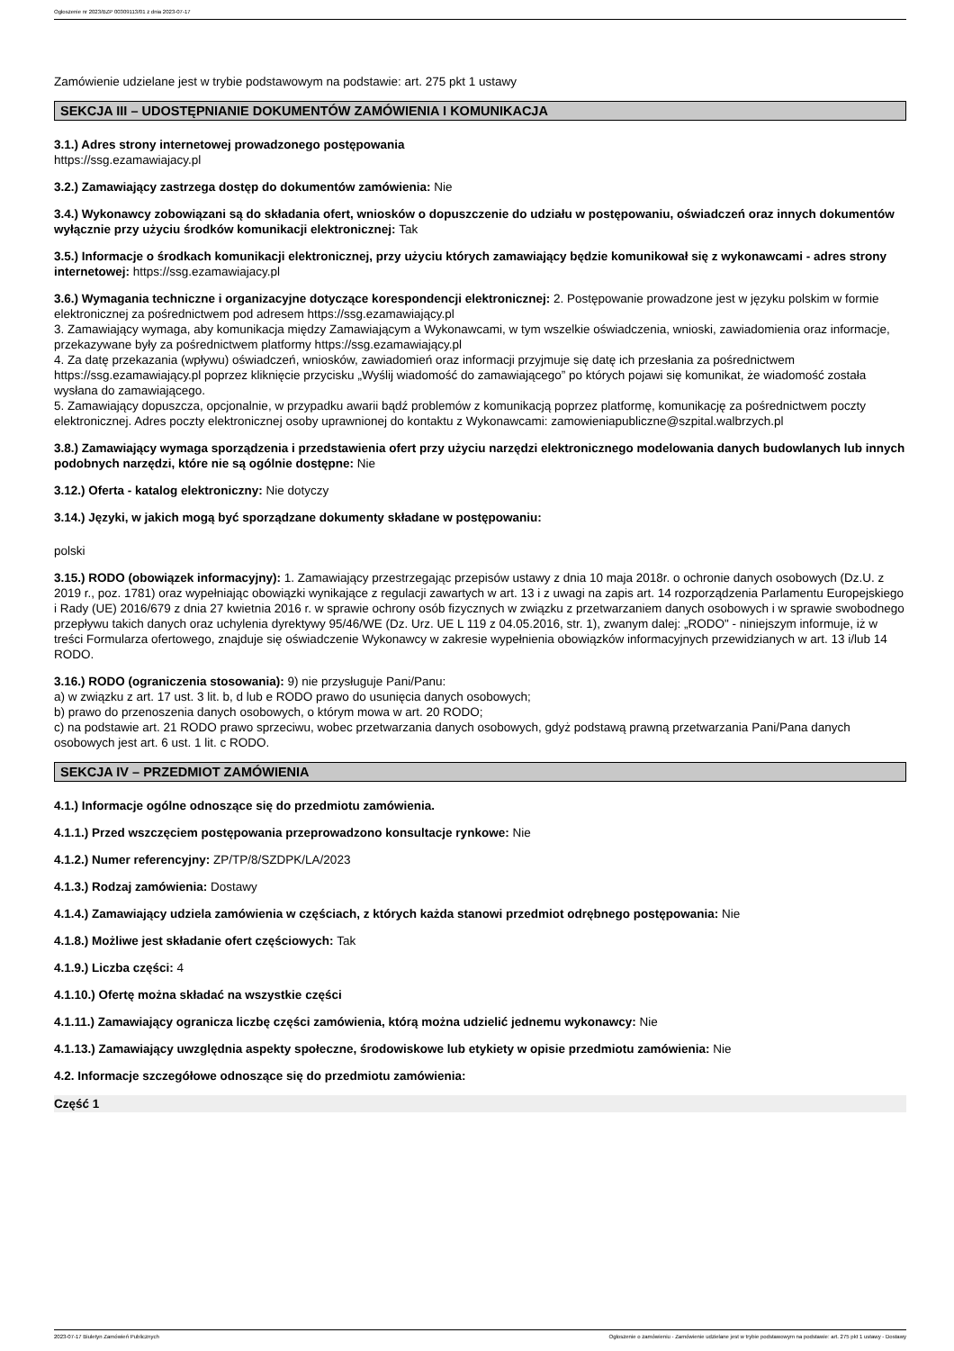Ogłoszenie nr 2023/BZP 00309113/01 z dnia 2023-07-17
Zamówienie udzielane jest w trybie podstawowym na podstawie: art. 275 pkt 1 ustawy
SEKCJA III – UDOSTĘPNIANIE DOKUMENTÓW ZAMÓWIENIA I KOMUNIKACJA
3.1.) Adres strony internetowej prowadzonego postępowania
https://ssg.ezamawiajacy.pl
3.2.) Zamawiający zastrzega dostęp do dokumentów zamówienia: Nie
3.4.) Wykonawcy zobowiązani są do składania ofert, wniosków o dopuszczenie do udziału w postępowaniu, oświadczeń oraz innych dokumentów wyłącznie przy użyciu środków komunikacji elektronicznej: Tak
3.5.) Informacje o środkach komunikacji elektronicznej, przy użyciu których zamawiający będzie komunikował się z wykonawcami - adres strony internetowej: https://ssg.ezamawiajacy.pl
3.6.) Wymagania techniczne i organizacyjne dotyczące korespondencji elektronicznej: 2. Postępowanie prowadzone jest w języku polskim w formie elektronicznej za pośrednictwem pod adresem https://ssg.ezamawiający.pl
3. Zamawiający wymaga, aby komunikacja między Zamawiającym a Wykonawcami, w tym wszelkie oświadczenia, wnioski, zawiadomienia oraz informacje, przekazywane były za pośrednictwem platformy https://ssg.ezamawiający.pl
4. Za datę przekazania (wpływu) oświadczeń, wniosków, zawiadomień oraz informacji przyjmuje się datę ich przesłania za pośrednictwem https://ssg.ezamawiający.pl poprzez kliknięcie przycisku „Wyślij wiadomość do zamawiającego” po których pojawi się komunikat, że wiadomość została wysłana do zamawiającego.
5. Zamawiający dopuszcza, opcjonalnie, w przypadku awarii bądź problemów z komunikacją poprzez platformę, komunikację za pośrednictwem poczty elektronicznej. Adres poczty elektronicznej osoby uprawnionej do kontaktu z Wykonawcami: zamowieniapubliczne@szpital.walbrzych.pl
3.8.) Zamawiający wymaga sporządzenia i przedstawienia ofert przy użyciu narzędzi elektronicznego modelowania danych budowlanych lub innych podobnych narzędzi, które nie są ogólnie dostępne: Nie
3.12.) Oferta - katalog elektroniczny: Nie dotyczy
3.14.) Języki, w jakich mogą być sporządzane dokumenty składane w postępowaniu:
polski
3.15.) RODO (obowiązek informacyjny): 1. Zamawiający przestrzegając przepisów ustawy z dnia 10 maja 2018r. o ochronie danych osobowych (Dz.U. z 2019 r., poz. 1781) oraz wypełniając obowiązki wynikające z regulacji zawartych w art. 13 i z uwagi na zapis art. 14 rozporządzenia Parlamentu Europejskiego i Rady (UE) 2016/679 z dnia 27 kwietnia 2016 r. w sprawie ochrony osób fizycznych w związku z przetwarzaniem danych osobowych i w sprawie swobodnego przepływu takich danych oraz uchylenia dyrektywy 95/46/WE (Dz. Urz. UE L 119 z 04.05.2016, str. 1), zwanym dalej: „RODO" - niniejszym informuje, iż w treści Formularza ofertowego, znajduje się oświadczenie Wykonawcy w zakresie wypełnienia obowiązków informacyjnych przewidzianych w art. 13 i/lub 14 RODO.
3.16.) RODO (ograniczenia stosowania): 9) nie przysługuje Pani/Panu:
a) w związku z art. 17 ust. 3 lit. b, d lub e RODO prawo do usunięcia danych osobowych;
b) prawo do przenoszenia danych osobowych, o którym mowa w art. 20 RODO;
c) na podstawie art. 21 RODO prawo sprzeciwu, wobec przetwarzania danych osobowych, gdyż podstawą prawną przetwarzania Pani/Pana danych osobowych jest art. 6 ust. 1 lit. c RODO.
SEKCJA IV – PRZEDMIOT ZAMÓWIENIA
4.1.) Informacje ogólne odnoszące się do przedmiotu zamówienia.
4.1.1.) Przed wszczęciem postępowania przeprowadzono konsultacje rynkowe: Nie
4.1.2.) Numer referencyjny: ZP/TP/8/SZDPK/LA/2023
4.1.3.) Rodzaj zamówienia: Dostawy
4.1.4.) Zamawiający udziela zamówienia w częściach, z których każda stanowi przedmiot odrębnego postępowania: Nie
4.1.8.) Możliwe jest składanie ofert częściowych: Tak
4.1.9.) Liczba części: 4
4.1.10.) Ofertę można składać na wszystkie części
4.1.11.) Zamawiający ogranicza liczbę części zamówienia, którą można udzielić jednemu wykonawcy: Nie
4.1.13.) Zamawiający uwzględnia aspekty społeczne, środowiskowe lub etykiety w opisie przedmiotu zamówienia: Nie
4.2. Informacje szczegółowe odnoszące się do przedmiotu zamówienia:
Część 1
2023-07-17 Biuletyn Zamówień Publicznych Ogłoszenie o zamówieniu - Zamówienie udzielane jest w trybie podstawowym na podstawie: art. 275 pkt 1 ustawy - Dostawy